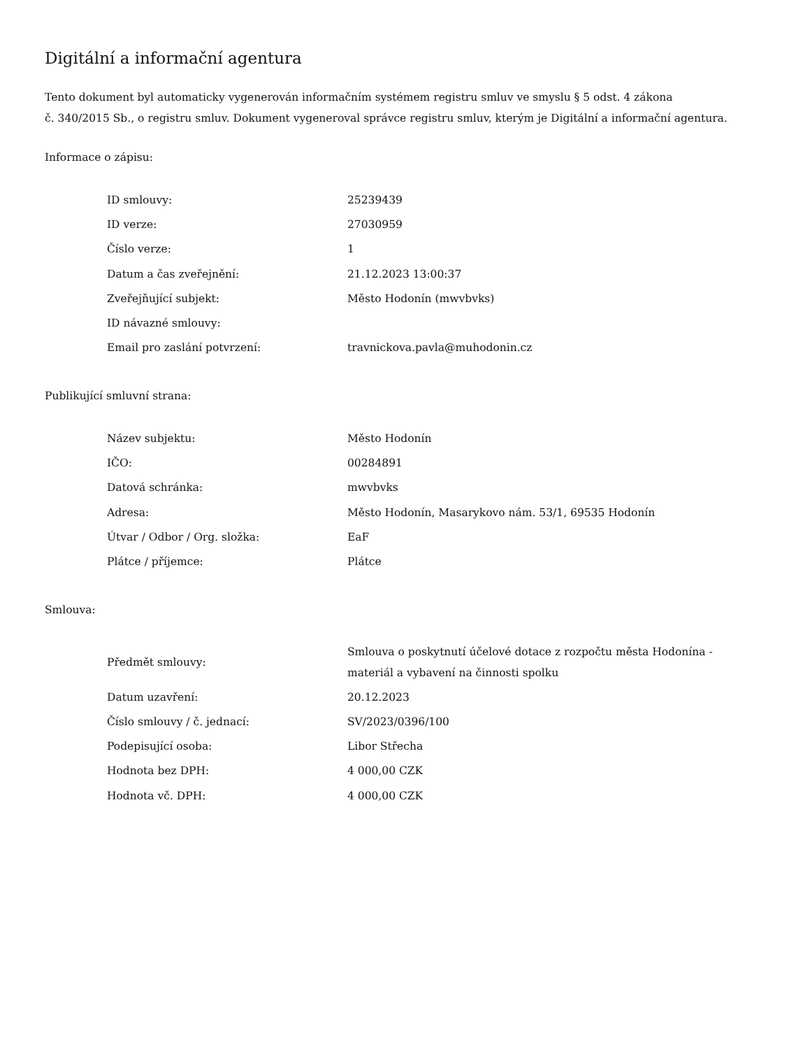Digitální a informační agentura
Tento dokument byl automaticky vygenerován informačním systémem registru smluv ve smyslu § 5 odst. 4 zákona
č. 340/2015 Sb., o registru smluv. Dokument vygeneroval správce registru smluv, kterým je Digitální a informační agentura.
Informace o zápisu:
| ID smlouvy: | 25239439 |
| ID verze: | 27030959 |
| Číslo verze: | 1 |
| Datum a čas zveřejnění: | 21.12.2023 13:00:37 |
| Zveřejňující subjekt: | Město Hodonín (mwvbvks) |
| ID návazné smlouvy: | |
| Email pro zaslání potvrzení: | travnickova.pavla@muhodonin.cz |
Publikující smluvní strana:
| Název subjektu: | Město Hodonín |
| IČO: | 00284891 |
| Datová schránka: | mwvbvks |
| Adresa: | Město Hodonín, Masarykovo nám. 53/1, 69535 Hodonín |
| Útvar / Odbor / Org. složka: | EaF |
| Plátce / příjemce: | Plátce |
Smlouva:
| Předmět smlouvy: | Smlouva o poskytnutí účelové dotace z rozpočtu města Hodonína - materiál a vybavení na činnosti spolku |
| Datum uzavření: | 20.12.2023 |
| Číslo smlouvy / č. jednací: | SV/2023/0396/100 |
| Podepisující osoba: | Libor Střecha |
| Hodnota bez DPH: | 4 000,00 CZK |
| Hodnota vč. DPH: | 4 000,00 CZK |